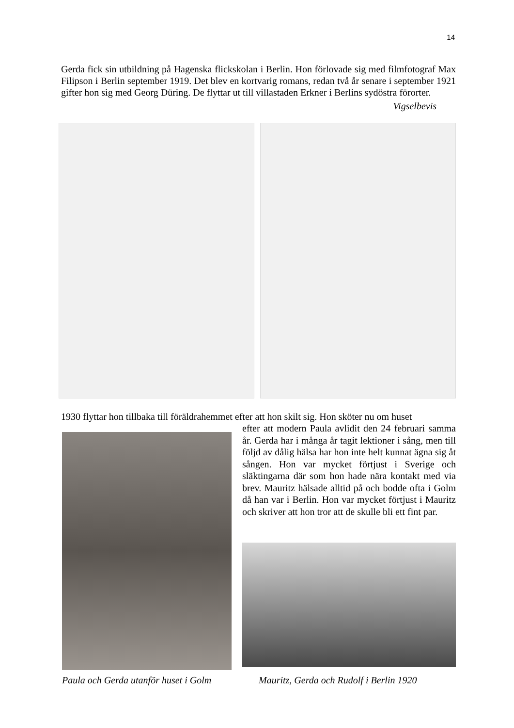14
Gerda fick sin utbildning på Hagenska flickskolan i Berlin. Hon förlovade sig med filmfotograf Max Filipson i Berlin september 1919. Det blev en kortvarig romans, redan två år senare i september 1921 gifter hon sig med Georg Düring. De flyttar ut till villastaden Erkner i Berlins sydöstra förorter.
Vigselbevis
1930 flyttar hon tillbaka till föräldrahemmet efter att hon skilt sig. Hon sköter nu om huset
efter att modern Paula avlidit den 24 februari samma år. Gerda har i många år tagit lektioner i sång, men till följd av dålig hälsa har hon inte helt kunnat ägna sig åt sången. Hon var mycket förtjust i Sverige och släktingarna där som hon hade nära kontakt med via brev. Mauritz hälsade alltid på och bodde ofta i Golm då han var i Berlin. Hon var mycket förtjust i Mauritz och skriver att hon tror att de skulle bli ett fint par.
Paula och Gerda utanför huset i Golm
Mauritz, Gerda och Rudolf i Berlin 1920